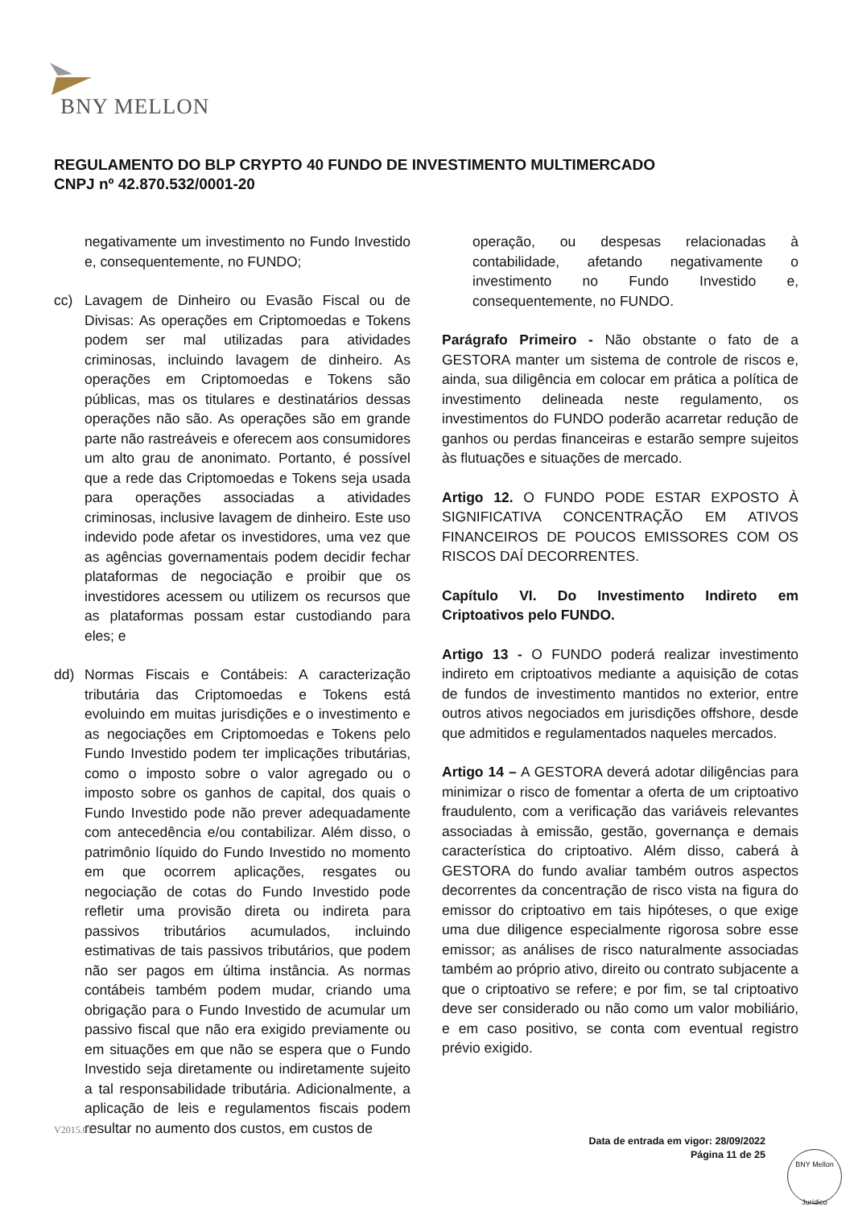BNY MELLON
REGULAMENTO DO BLP CRYPTO 40 FUNDO DE INVESTIMENTO MULTIMERCADO
CNPJ nº 42.870.532/0001-20
negativamente um investimento no Fundo Investido e, consequentemente, no FUNDO;
cc) Lavagem de Dinheiro ou Evasão Fiscal ou de Divisas: As operações em Criptomoedas e Tokens podem ser mal utilizadas para atividades criminosas, incluindo lavagem de dinheiro. As operações em Criptomoedas e Tokens são públicas, mas os titulares e destinatários dessas operações não são. As operações são em grande parte não rastreáveis e oferecem aos consumidores um alto grau de anonimato. Portanto, é possível que a rede das Criptomoedas e Tokens seja usada para operações associadas a atividades criminosas, inclusive lavagem de dinheiro. Este uso indevido pode afetar os investidores, uma vez que as agências governamentais podem decidir fechar plataformas de negociação e proibir que os investidores acessem ou utilizem os recursos que as plataformas possam estar custodiando para eles; e
dd) Normas Fiscais e Contábeis: A caracterização tributária das Criptomoedas e Tokens está evoluindo em muitas jurisdições e o investimento e as negociações em Criptomoedas e Tokens pelo Fundo Investido podem ter implicações tributárias, como o imposto sobre o valor agregado ou o imposto sobre os ganhos de capital, dos quais o Fundo Investido pode não prever adequadamente com antecedência e/ou contabilizar. Além disso, o patrimônio líquido do Fundo Investido no momento em que ocorrem aplicações, resgates ou negociação de cotas do Fundo Investido pode refletir uma provisão direta ou indireta para passivos tributários acumulados, incluindo estimativas de tais passivos tributários, que podem não ser pagos em última instância. As normas contábeis também podem mudar, criando uma obrigação para o Fundo Investido de acumular um passivo fiscal que não era exigido previamente ou em situações em que não se espera que o Fundo Investido seja diretamente ou indiretamente sujeito a tal responsabilidade tributária. Adicionalmente, a aplicação de leis e regulamentos fiscais podem resultar no aumento dos custos, em custos de
operação, ou despesas relacionadas à contabilidade, afetando negativamente o investimento no Fundo Investido e, consequentemente, no FUNDO.
Parágrafo Primeiro - Não obstante o fato de a GESTORA manter um sistema de controle de riscos e, ainda, sua diligência em colocar em prática a política de investimento delineada neste regulamento, os investimentos do FUNDO poderão acarretar redução de ganhos ou perdas financeiras e estarão sempre sujeitos às flutuações e situações de mercado.
Artigo 12. O FUNDO PODE ESTAR EXPOSTO À SIGNIFICATIVA CONCENTRAÇÃO EM ATIVOS FINANCEIROS DE POUCOS EMISSORES COM OS RISCOS DAÍ DECORRENTES.
Capítulo VI. Do Investimento Indireto em Criptoativos pelo FUNDO.
Artigo 13 - O FUNDO poderá realizar investimento indireto em criptoativos mediante a aquisição de cotas de fundos de investimento mantidos no exterior, entre outros ativos negociados em jurisdições offshore, desde que admitidos e regulamentados naqueles mercados.
Artigo 14 – A GESTORA deverá adotar diligências para minimizar o risco de fomentar a oferta de um criptoativo fraudulento, com a verificação das variáveis relevantes associadas à emissão, gestão, governança e demais característica do criptoativo. Além disso, caberá à GESTORA do fundo avaliar também outros aspectos decorrentes da concentração de risco vista na figura do emissor do criptoativo em tais hipóteses, o que exige uma due diligence especialmente rigorosa sobre esse emissor; as análises de risco naturalmente associadas também ao próprio ativo, direito ou contrato subjacente a que o criptoativo se refere; e por fim, se tal criptoativo deve ser considerado ou não como um valor mobiliário, e em caso positivo, se conta com eventual registro prévio exigido.
V2015.01
Data de entrada em vigor: 28/09/2022
Página 11 de 25
BNY Mellon
Jurídico